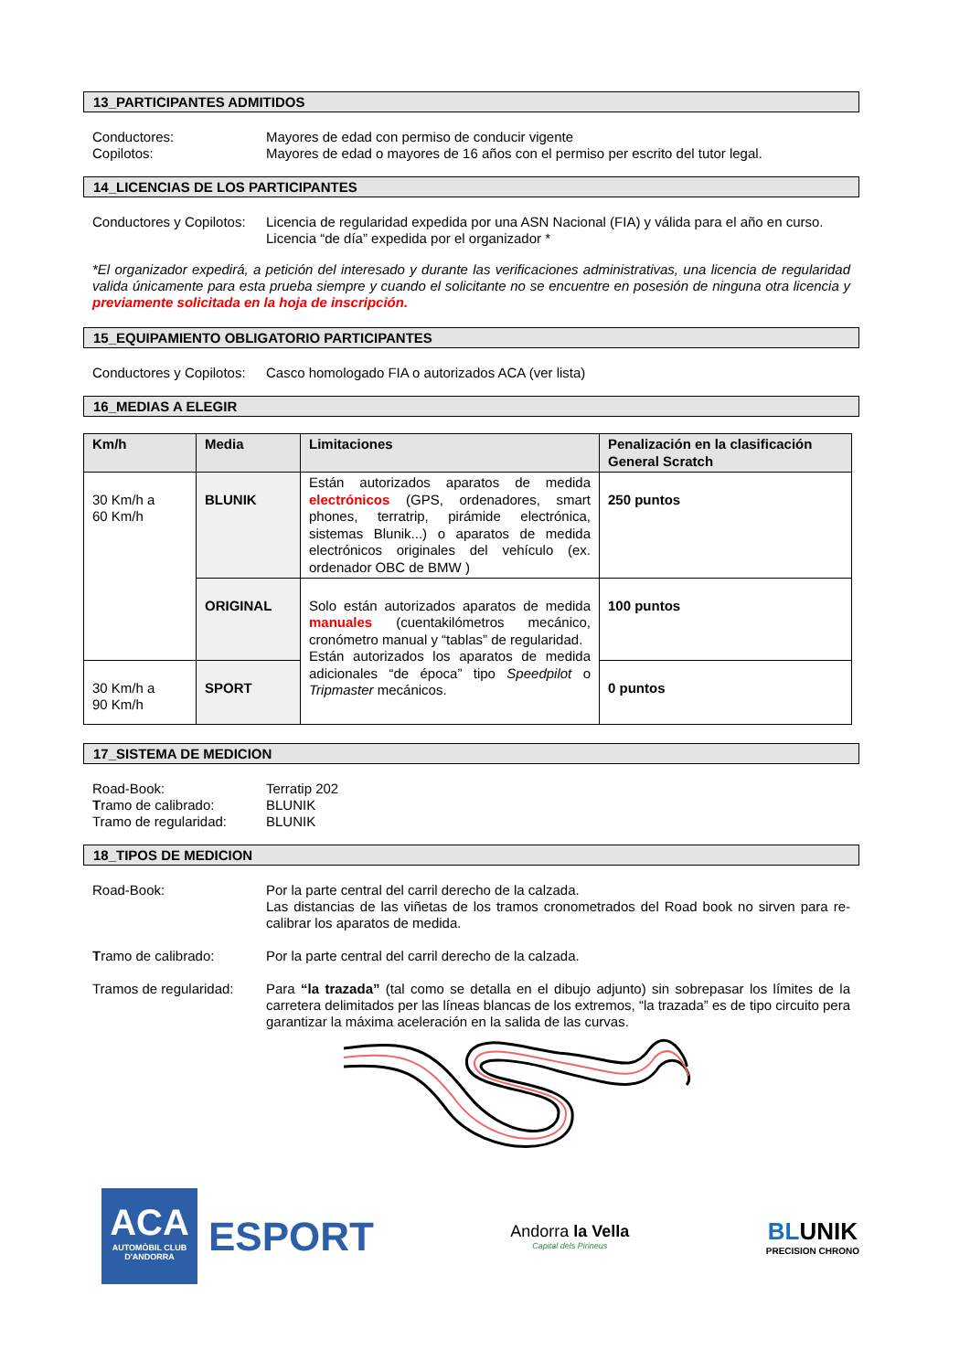13_PARTICIPANTES ADMITIDOS
Conductores: Mayores de edad con permiso de conducir vigente
Copilotos: Mayores de edad o mayores de 16 años con el permiso per escrito del tutor legal.
14_LICENCIAS DE LOS PARTICIPANTES
Conductores y Copilotos:
Licencia de regularidad expedida por una ASN Nacional (FIA) y válida para el año en curso.
Licencia “de día” expedida por el organizador *
*El organizador expedirá, a petición del interesado y durante las verificaciones administrativas, una licencia de regularidad valida únicamente para esta prueba siempre y cuando el solicitante no se encuentre en posesión de ninguna otra licencia y previamente solicitada en la hoja de inscripción.
15_EQUIPAMIENTO OBLIGATORIO PARTICIPANTES
Conductores y Copilotos:
Casco homologado FIA o autorizados ACA (ver lista)
16_MEDIAS A ELEGIR
| Km/h | Media | Limitaciones | Penalización en la clasificación General Scratch |
| --- | --- | --- | --- |
| 30 Km/h a 60 Km/h | BLUNIK | Están autorizados aparatos de medida electrónicos (GPS, ordenadores, smart phones, terratrip, pirámide electrónica, sistemas Blunik...) o aparatos de medida electrónicos originales del vehículo (ex. ordenador OBC de BMW ) | 250 puntos |
| | ORIGINAL | Solo están autorizados aparatos de medida manuales (cuentakilómetros mecánico, cronómetro manual y “tablas” de regularidad. Están autorizados los aparatos de medida adicionales “de época” tipo Speedpilot o Tripmaster mecánicos. | 100 puntos |
| 30 Km/h a 90 Km/h | SPORT | | 0 puntos |
17_SISTEMA DE MEDICION
Road-Book: Terratip 202
Tramo de calibrado: BLUNIK
Tramo de regularidad: BLUNIK
18_TIPOS DE MEDICION
Road-Book: Por la parte central del carril derecho de la calzada.
Las distancias de las viñetas de los tramos cronometrados del Road book no sirven para re-calibrar los aparatos de medida.
Tramo de calibrado: Por la parte central del carril derecho de la calzada.
Tramos de regularidad:
Para “la trazada” (tal como se detalla en el dibujo adjunto) sin sobrepasar los límites de la carretera delimitados per las líneas blancas de los extremos, “la trazada” es de tipo circuito pera garantizar la máxima aceleración en la salida de las curvas.
ACA
AUTOMÒBIL CLUB
D'ANDORRA
ESPORT
Andorra la Vella
Capital dels Pirineus
BLUNIK
PRECISION CHRONO